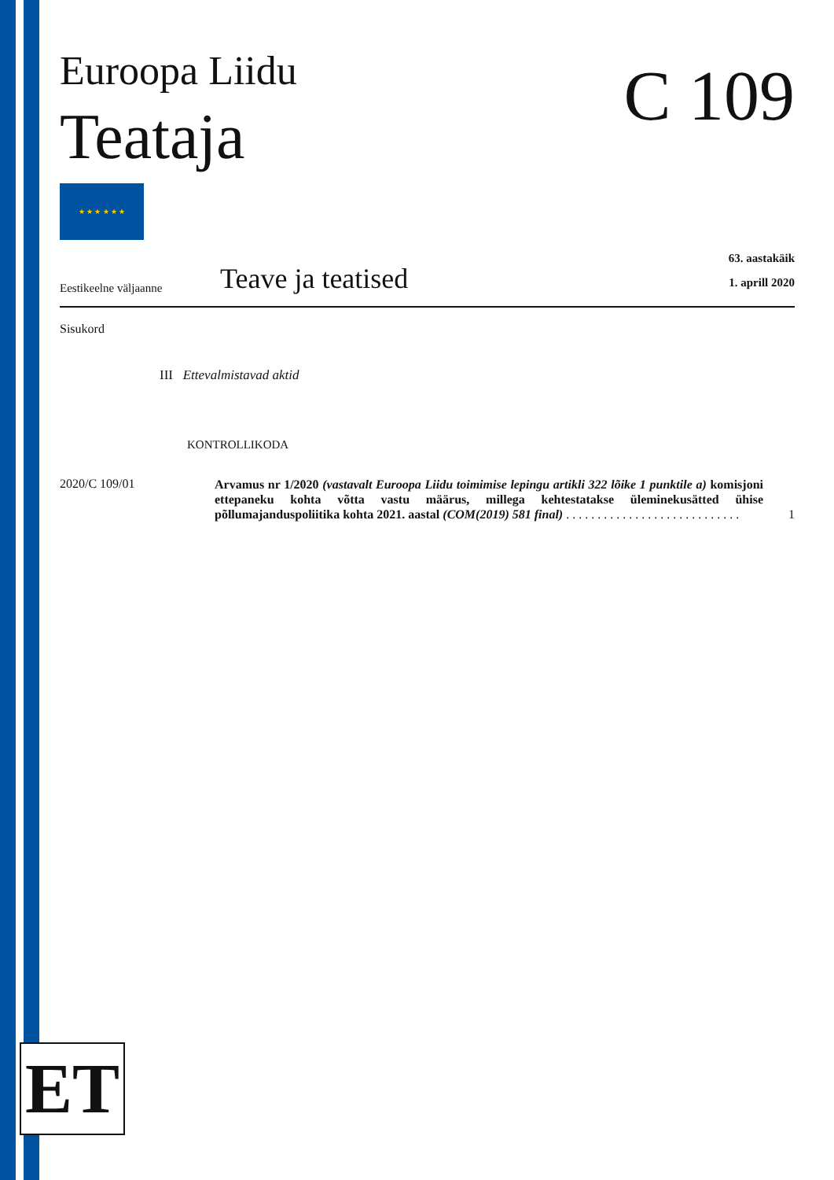C 109
Euroopa Liidu
Teataja
★ ★ ★ ★ ★ ★
Eestikeelne väljaanne
Teave ja teatised
63. aastakäik
1. aprill 2020
Sisukord
III Ettevalmistavad aktid
KONTROLLIKODA
2020/C 109/01
Arvamus nr 1/2020 (vastavalt Euroopa Liidu toimimise lepingu artikli 322 lõike 1 punktile a) komisjoni ettepaneku kohta võtta vastu määrus, millega kehtestatakse üleminekusätted ühise põllumajanduspoliitika kohta 2021. aastal (COM(2019) 581 final) . . . . . . . . . . . . . . . . . . . . . . . . . . . .
1
ET